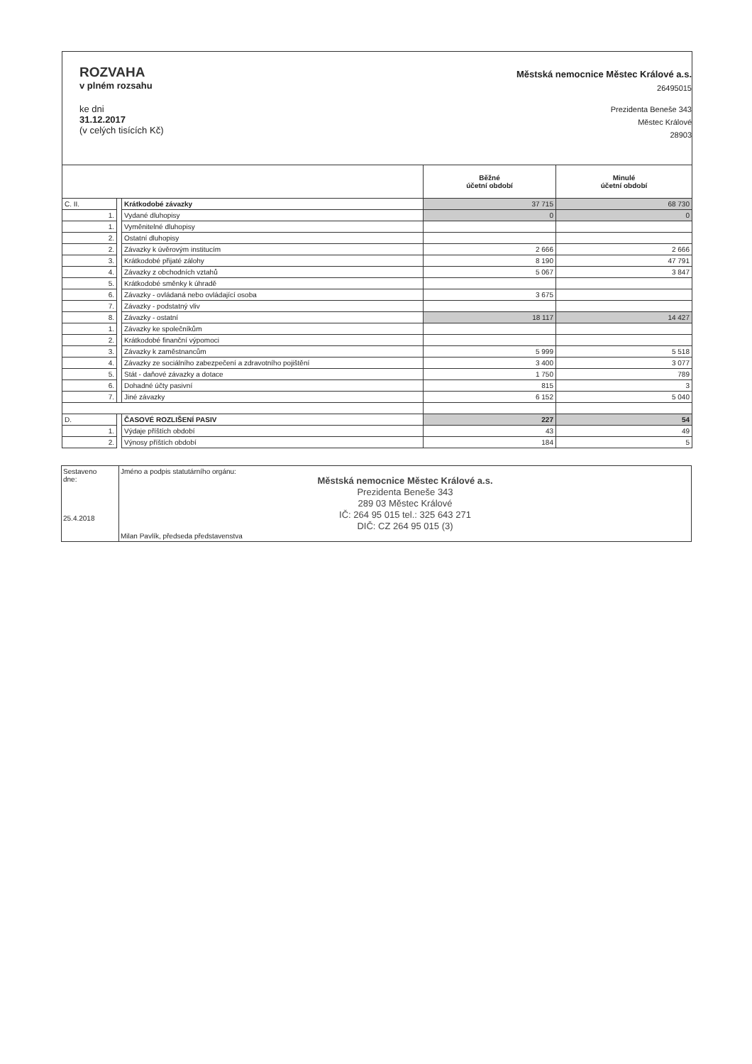ROZVAHA
v plném rozsahu
ke dni
31.12.2017
(v celých tisících Kč)
Městská nemocnice Městec Králové a.s.
26495015
Prezidenta Beneše 343
Městec Králové
28903
| | | | Běžné účetní období | Minulé účetní období |
| --- | --- | --- | --- | --- |
| C. II. | | Krátkodobé závazky | 37 715 | 68 730 |
| 1. | | Vydané dluhopisy | 0 | 0 |
| 1. | | Vyměnitelné dluhopisy | | |
| 2. | | Ostatní dluhopisy | | |
| 2. | | Závazky k úvěrovým institucím | 2 666 | 2 666 |
| 3. | | Krátkodobé přijaté zálohy | 8 190 | 47 791 |
| 4. | | Závazky z obchodních vztahů | 5 067 | 3 847 |
| 5. | | Krátkodobé směnky k úhradě | | |
| 6. | | Závazky - ovládaná nebo ovládající osoba | 3 675 | |
| 7. | | Závazky - podstatný vliv | | |
| 8. | | Závazky - ostatní | 18 117 | 14 427 |
| 1. | | Závazky ke společníkům | | |
| 2. | | Krátkodobé finanční výpomoci | | |
| 3. | | Závazky k zaměstnancům | 5 999 | 5 518 |
| 4. | | Závazky ze sociálního zabezpečení a zdravotního pojištění | 3 400 | 3 077 |
| 5. | | Stát - daňové závazky a dotace | 1 750 | 789 |
| 6. | | Dohadné účty pasivní | 815 | 3 |
| 7. | | Jiné závazky | 6 152 | 5 040 |
| D. | | ČASOVÉ ROZLIŠENÍ PASIV | 227 | 54 |
| 1. | | Výdaje příštích období | 43 | 49 |
| 2. | | Výnosy příštích období | 184 | 5 |
| Sestaveno dne: 25.4.2018 | Jméno a podpis statutárního orgánu: Městská nemocnice Městec Králové a.s. Prezidenta Beneše 343 289 03 Městec Králové IČ: 264 95 015 tel.: 325 643 271 DIČ: CZ 264 95 015 (3) Milan Pavlík, předseda představenstva |